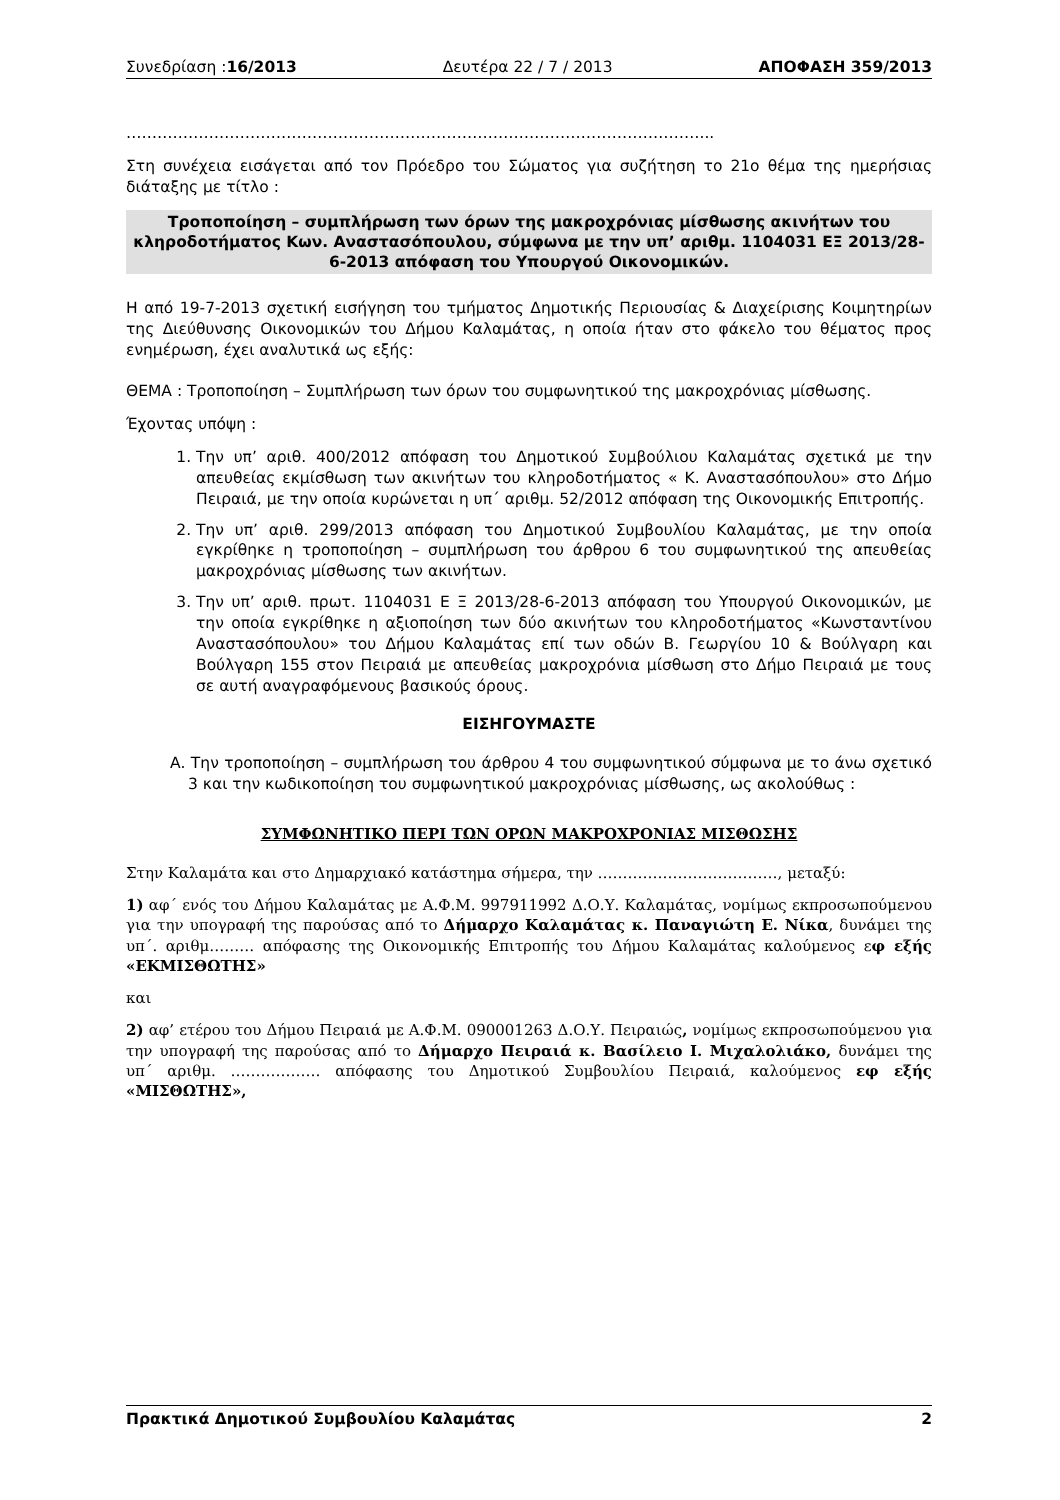Συνεδρίαση :16/2013 Δευτέρα 22 / 7 / 2013 ΑΠΟΦΑΣΗ 359/2013
…………………………………………………………………………………………………...
Στη συνέχεια εισάγεται από τον Πρόεδρο του Σώματος για συζήτηση το 21ο θέμα της ημερήσιας διάταξης με τίτλο :
Τροποποίηση – συμπλήρωση των όρων της μακροχρόνιας μίσθωσης ακινήτων του κληροδοτήματος Κων. Αναστασόπουλου, σύμφωνα με την υπ’ αριθμ. 1104031 ΕΞ 2013/28-6-2013 απόφαση του Υπουργού Οικονομικών.
Η από 19-7-2013 σχετική εισήγηση του τμήματος Δημοτικής Περιουσίας & Διαχείρισης Κοιμητηρίων της Διεύθυνσης Οικονομικών του Δήμου Καλαμάτας, η οποία ήταν στο φάκελο του θέματος προς ενημέρωση, έχει αναλυτικά ως εξής:
ΘΕΜΑ : Τροποποίηση – Συμπλήρωση των όρων του συμφωνητικού της μακροχρόνιας μίσθωσης.
Έχοντας υπόψη :
1. Την υπ’ αριθ. 400/2012 απόφαση του Δημοτικού Συμβούλιου Καλαμάτας σχετικά με την απευθείας εκμίσθωση των ακινήτων του κληροδοτήματος « Κ. Αναστασόπουλου» στο Δήμο Πειραιά, με την οποία κυρώνεται η υπ΄ αριθμ. 52/2012 απόφαση της Οικονομικής Επιτροπής.
2. Την υπ’ αριθ. 299/2013 απόφαση του Δημοτικού Συμβουλίου Καλαμάτας, με την οποία εγκρίθηκε η τροποποίηση – συμπλήρωση του άρθρου 6 του συμφωνητικού της απευθείας μακροχρόνιας μίσθωσης των ακινήτων.
3. Την υπ’ αριθ. πρωτ. 1104031 Ε Ξ 2013/28-6-2013 απόφαση του Υπουργού Οικονομικών, με την οποία εγκρίθηκε η αξιοποίηση των δύο ακινήτων του κληροδοτήματος «Κωνσταντίνου Αναστασόπουλου» του Δήμου Καλαμάτας επί των οδών Β. Γεωργίου 10 & Βούλγαρη και Βούλγαρη 155 στον Πειραιά με απευθείας μακροχρόνια μίσθωση στο Δήμο Πειραιά με τους σε αυτή αναγραφόμενους βασικούς όρους.
ΕΙΣΗΓΟΥΜΑΣΤΕ
Α. Την τροποποίηση – συμπλήρωση του άρθρου 4 του συμφωνητικού σύμφωνα με το άνω σχετικό 3 και την κωδικοποίηση του συμφωνητικού μακροχρόνιας μίσθωσης, ως ακολούθως :
ΣΥΜΦΩΝΗΤΙΚΟ ΠΕΡΙ ΤΩΝ ΟΡΩΝ ΜΑΚΡΟΧΡΟΝΙΑΣ ΜΙΣΘΩΣΗΣ
Στην Καλαμάτα και στο Δημαρχιακό κατάστημα σήμερα, την ………………………………, μεταξύ:
1) αφ΄ ενός του Δήμου Καλαμάτας με Α.Φ.Μ. 997911992 Δ.Ο.Υ. Καλαμάτας, νομίμως εκπροσωπούμενου για την υπογραφή της παρούσας από το Δήμαρχο Καλαμάτας κ. Παναγιώτη Ε. Νίκα, δυνάμει της υπ΄. αριθμ……… απόφασης της Οικονομικής Επιτροπής του Δήμου Καλαμάτας καλούμενος εφ εξής «ΕΚΜΙΣΘΩΤΗΣ»
και
2) αφ’ ετέρου του Δήμου Πειραιά με Α.Φ.Μ. 090001263 Δ.Ο.Υ. Πειραιώς, νομίμως εκπροσωπούμενου για την υπογραφή της παρούσας από το Δήμαρχο Πειραιά κ. Βασίλειο Ι. Μιχαλολιάκο, δυνάμει της υπ΄ αριθμ. ……………… απόφασης του Δημοτικού Συμβουλίου Πειραιά, καλούμενος εφ εξής «ΜΙΣΘΩΤΗΣ»,
Πρακτικά Δημοτικού Συμβουλίου Καλαμάτας 2